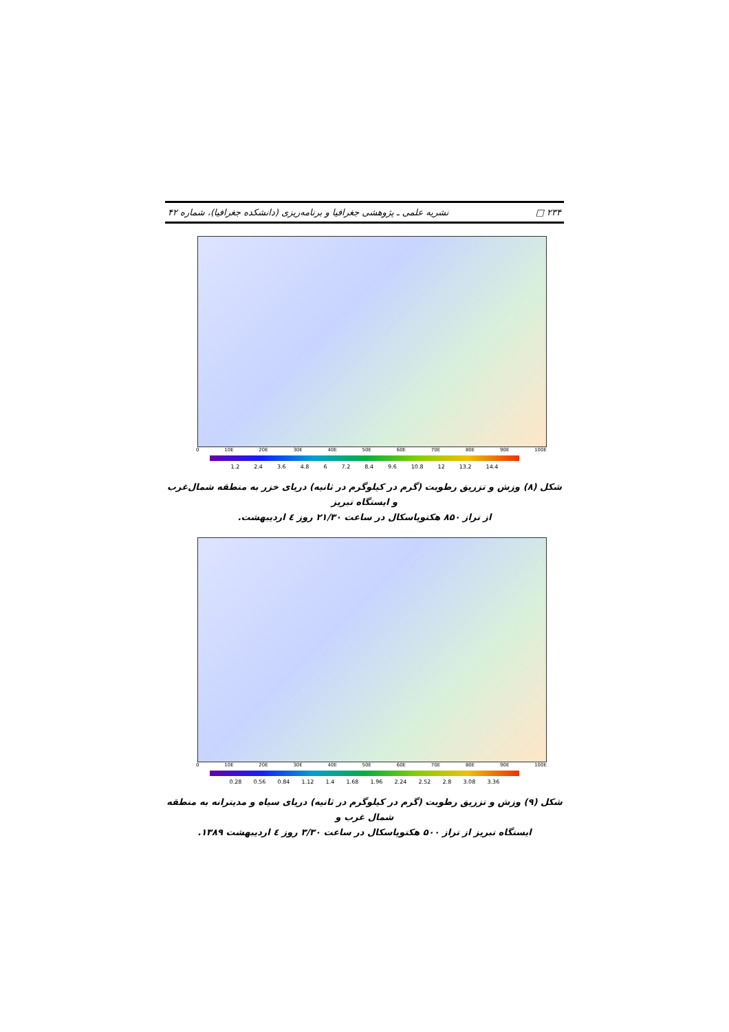۲۳۴ □ نشریه علمی ـ پژوهشی جغرافیا و برنامه‌ریزی (دانشکده جغرافیا)، شماره ۴۲
0 10E 20E 30E 40E 50E 60E 70E 80E 90E 100E
1.2 2.4 3.6 4.8 6 7.2 8.4 9.6 10.8 12 13.2 14.4
شکل (۸) وزش و تزریق رطوبت (گرم در کیلوگرم در ثانیه) دریای خزر به منطقه شمال‌غرب و ایستگاه تبریز
از تراز ۸۵۰ هکتوپاسکال در ساعت ۲۱/۳۰ روز ٤ اردیبهشت.
0 10E 20E 30E 40E 50E 60E 70E 80E 90E 100E
0.28 0.56 0.84 1.12 1.4 1.68 1.96 2.24 2.52 2.8 3.08 3.36
شکل (۹) وزش و تزریق رطوبت (گرم در کیلوگرم در ثانیه) دریای سیاه و مدیترانه به منطقه شمال غرب و
ایستگاه تبریز از تراز ۵۰۰ هکتوپاسکال در ساعت ۳/۳۰ روز ٤ اردیبهشت ۱۳۸۹.